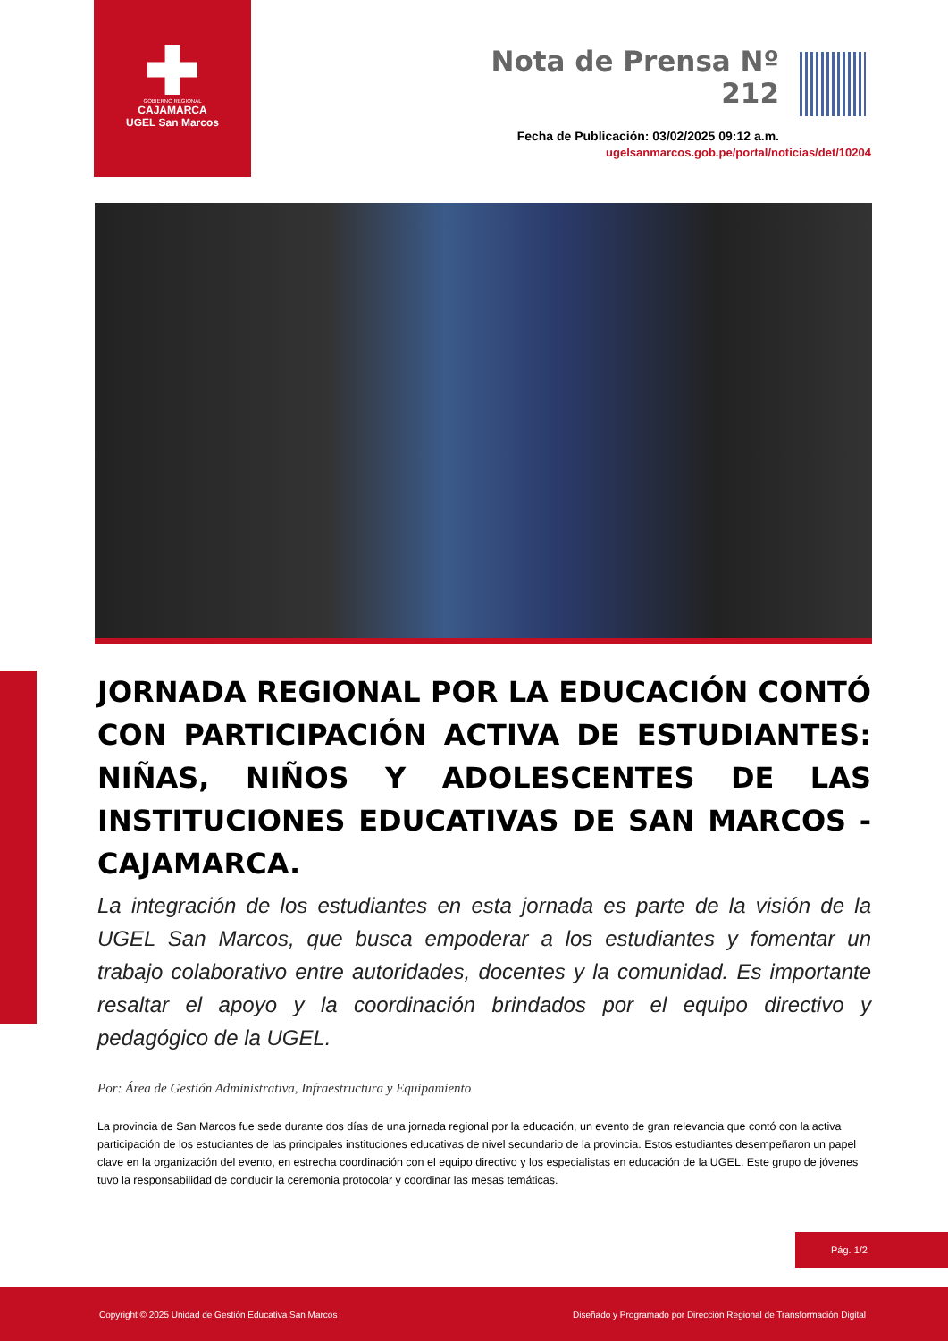GOBIERNO REGIONAL
CAJAMARCA
UGEL San Marcos
Nota de Prensa Nº 212
Fecha de Publicación: 03/02/2025 09:12 a.m.
ugelsanmarcos.gob.pe/portal/noticias/det/10204
JORNADA REGIONAL POR LA EDUCACIÓN CONTÓ CON PARTICIPACIÓN ACTIVA DE ESTUDIANTES: NIÑAS, NIÑOS Y ADOLESCENTES DE LAS INSTITUCIONES EDUCATIVAS DE SAN MARCOS - CAJAMARCA.
La integración de los estudiantes en esta jornada es parte de la visión de la UGEL San Marcos, que busca empoderar a los estudiantes y fomentar un trabajo colaborativo entre autoridades, docentes y la comunidad. Es importante resaltar el apoyo y la coordinación brindados por el equipo directivo y pedagógico de la UGEL.
Por: Área de Gestión Administrativa, Infraestructura y Equipamiento
La provincia de San Marcos fue sede durante dos días de una jornada regional por la educación, un evento de gran relevancia que contó con la activa participación de los estudiantes de las principales instituciones educativas de nivel secundario de la provincia. Estos estudiantes desempeñaron un papel clave en la organización del evento, en estrecha coordinación con el equipo directivo y los especialistas en educación de la UGEL. Este grupo de jóvenes tuvo la responsabilidad de conducir la ceremonia protocolar y coordinar las mesas temáticas.
Pág. 1/2
Copyright © 2025 Unidad de Gestión Educativa San Marcos Diseñado y Programado por Dirección Regional de Transformación Digital